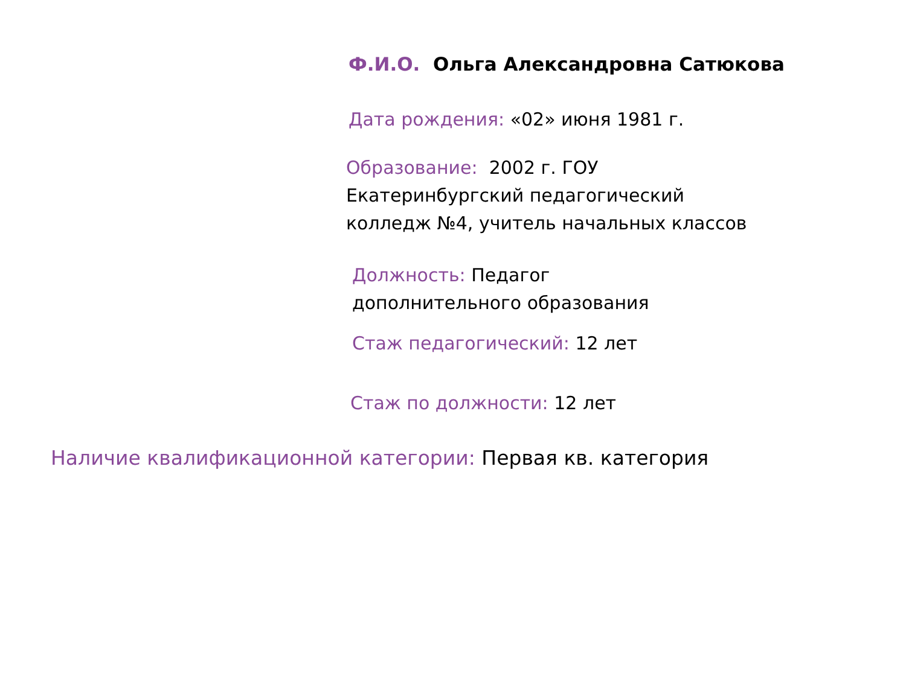Ф.И.О. Ольга Александровна Сатюкова
Дата рождения: «02» июня 1981 г.
Образование: 2002 г. ГОУ
Екатеринбургский педагогический
колледж №4, учитель начальных классов
Должность: Педагог
дополнительного образования
Стаж педагогический: 12 лет
Стаж по должности: 12 лет
Наличие квалификационной категории: Первая кв. категория